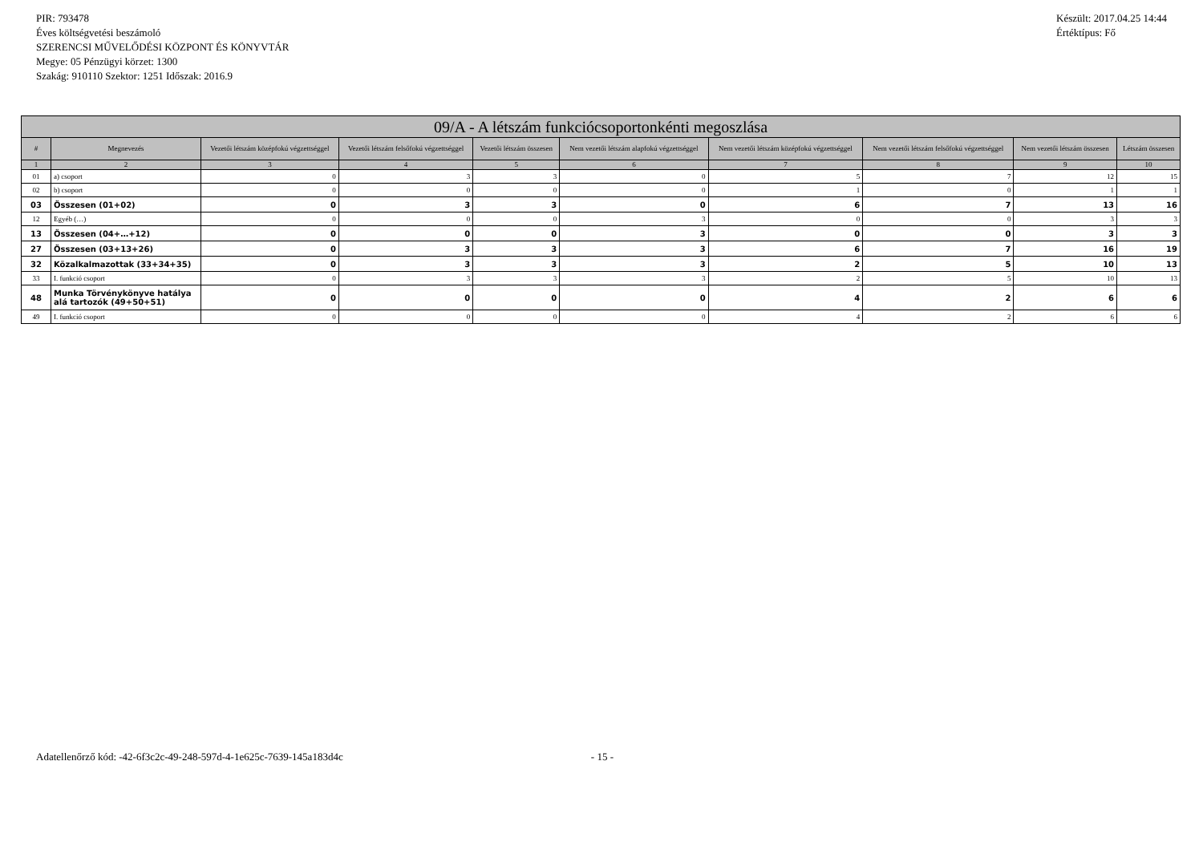PIR: 793478
Éves költségvetési beszámoló
SZERENCSI MŰVELŐDÉSI KÖZPONT ÉS KÖNYVTÁR
Megye: 05 Pénzügyi körzet: 1300
Szakág: 910110 Szektor: 1251 Időszak: 2016.9
Készült: 2017.04.25 14:44
Értéktípus: Fő
| 09/A - A létszám funkciócsoportonkénti megoszlása | | | | | | | | | |
| --- | --- | --- | --- | --- | --- | --- | --- | --- | --- |
| # | Megnevezés | Vezetői létszám középfokú végzettséggel | Vezetői létszám felsőfokú végzettséggel | Vezetői létszám összesen | Nem vezetői létszám alapfokú végzettséggel | Nem vezetői létszám középfokú végzettséggel | Nem vezetői létszám felsőfokú végzettséggel | Nem vezetői létszám összesen | Létszám összesen |
| 1 | 2 | 3 | 4 | 5 | 6 | 7 | 8 | 9 | 10 |
| 01 | a) csoport | 0 | 3 | 3 | 0 | 5 | 7 | 12 | 15 |
| 02 | b) csoport | 0 | 0 | 0 | 0 | 1 | 0 | 1 | 1 |
| 03 | Összesen (01+02) | 0 | 3 | 3 | 0 | 6 | 7 | 13 | 16 |
| 12 | Egyéb (…) | 0 | 0 | 0 | 3 | 0 | 0 | 3 | 3 |
| 13 | Összesen (04+…+12) | 0 | 0 | 0 | 3 | 0 | 0 | 3 | 3 |
| 27 | Összesen (03+13+26) | 0 | 3 | 3 | 3 | 6 | 7 | 16 | 19 |
| 32 | Közalkalmazottak (33+34+35) | 0 | 3 | 3 | 3 | 2 | 5 | 10 | 13 |
| 33 | I. funkció csoport | 0 | 3 | 3 | 3 | 2 | 5 | 10 | 13 |
| 48 | Munka Törvénykönyve hatálya alá tartozók (49+50+51) | 0 | 0 | 0 | 0 | 4 | 2 | 6 | 6 |
| 49 | I. funkció csoport | 0 | 0 | 0 | 0 | 4 | 2 | 6 | 6 |
Adatellenőrző kód: -42-6f3c2c-49-248-597d-4-1e625c-7639-145a183d4c - 15 -